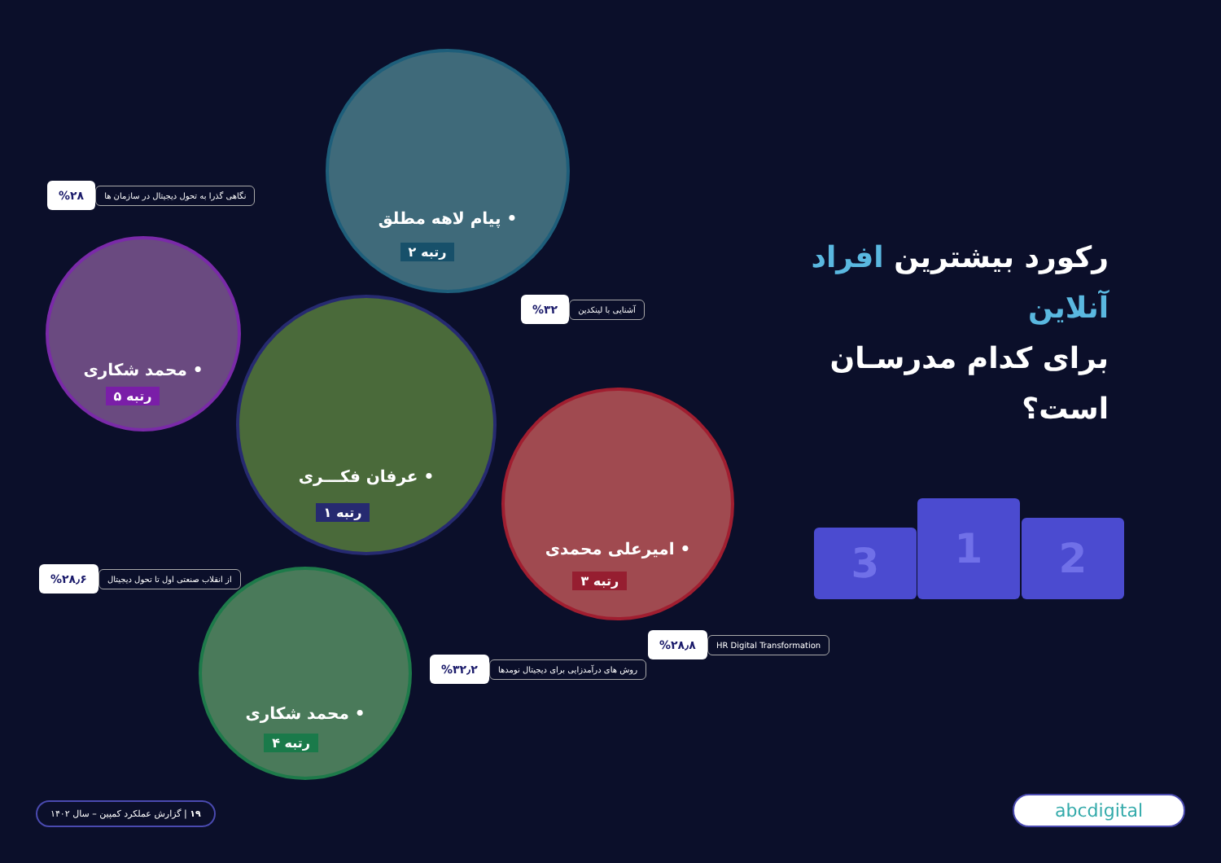رکورد بیشترین افراد آنلاین
برای کدام مدرسـان است؟
• پیام لاهه مطلق
رتبه ۲
آشنایی با لینکدین%۳۲
نگاهی گذرا به تحول دیجیتال در سازمان ها%۲۸
• محمد شکاری
رتبه ۵
• عرفان فکـــری
رتبه ۱
• امیرعلی محمدی
رتبه ۳
HR Digital Transformation%۲۸٫۸
از انقلاب صنعتی اول تا تحول دیجیتال%۲۸٫۶
روش های درآمدزایی برای دیجیتال نومدها%۳۲٫۲
• محمد شکاری
رتبه ۴
3
1 2
۱۹ | گزارش عملکرد کمپین – سال ۱۴۰۲
abcdigital